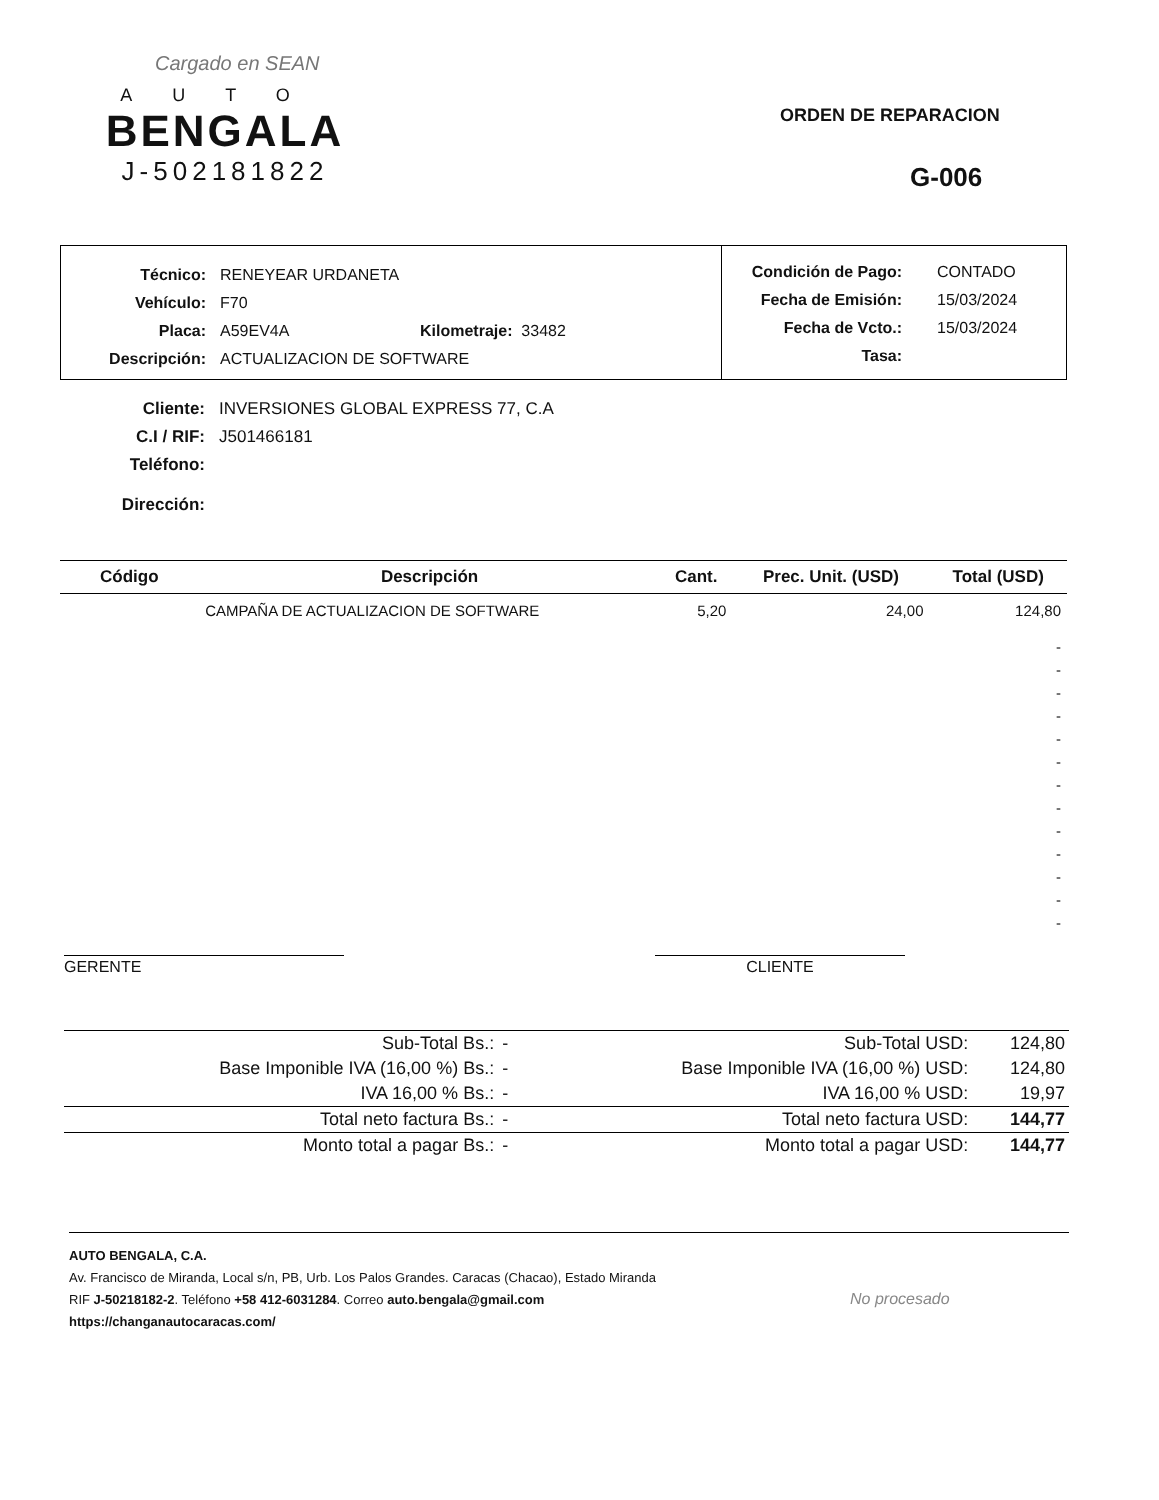Cargado en SEAN
AUTO
BENGALA
J-502181822
ORDEN DE REPARACION
G-006
Técnico: RENEYEAR URDANETA
Vehículo: F70
Placa: A59EV4A Kilometraje: 33482
Descripción: ACTUALIZACION DE SOFTWARE
Condición de Pago: CONTADO
Fecha de Emisión: 15/03/2024
Fecha de Vcto.: 15/03/2024
Tasa:
Cliente: INVERSIONES GLOBAL EXPRESS 77, C.A
C.I / RIF: J501466181
Teléfono:
Dirección:
| Código | Descripción | Cant. | Prec. Unit. (USD) | Total (USD) |
| --- | --- | --- | --- | --- |
| | CAMPAÑA DE ACTUALIZACION DE SOFTWARE | 5,20 | 24,00 | 124,80 |
| - - - - - - - - - - - - - | | | | |
GERENTE CLIENTE
| Sub-Total Bs.: | - | Sub-Total USD: | 124,80 |
| Base Imponible IVA (16,00 %) Bs.: | - | Base Imponible IVA (16,00 %) USD: | 124,80 |
| IVA 16,00 % Bs.: | - | IVA 16,00 % USD: | 19,97 |
| Total neto factura Bs.: | - | Total neto factura USD: | 144,77 |
| Monto total a pagar Bs.: | - | Monto total a pagar USD: | 144,77 |
AUTO BENGALA, C.A.
Av. Francisco de Miranda, Local s/n, PB, Urb. Los Palos Grandes. Caracas (Chacao), Estado Miranda
RIF J-50218182-2. Teléfono +58 412-6031284. Correo auto.bengala@gmail.com
https://changanautocaracas.com/
No procesado